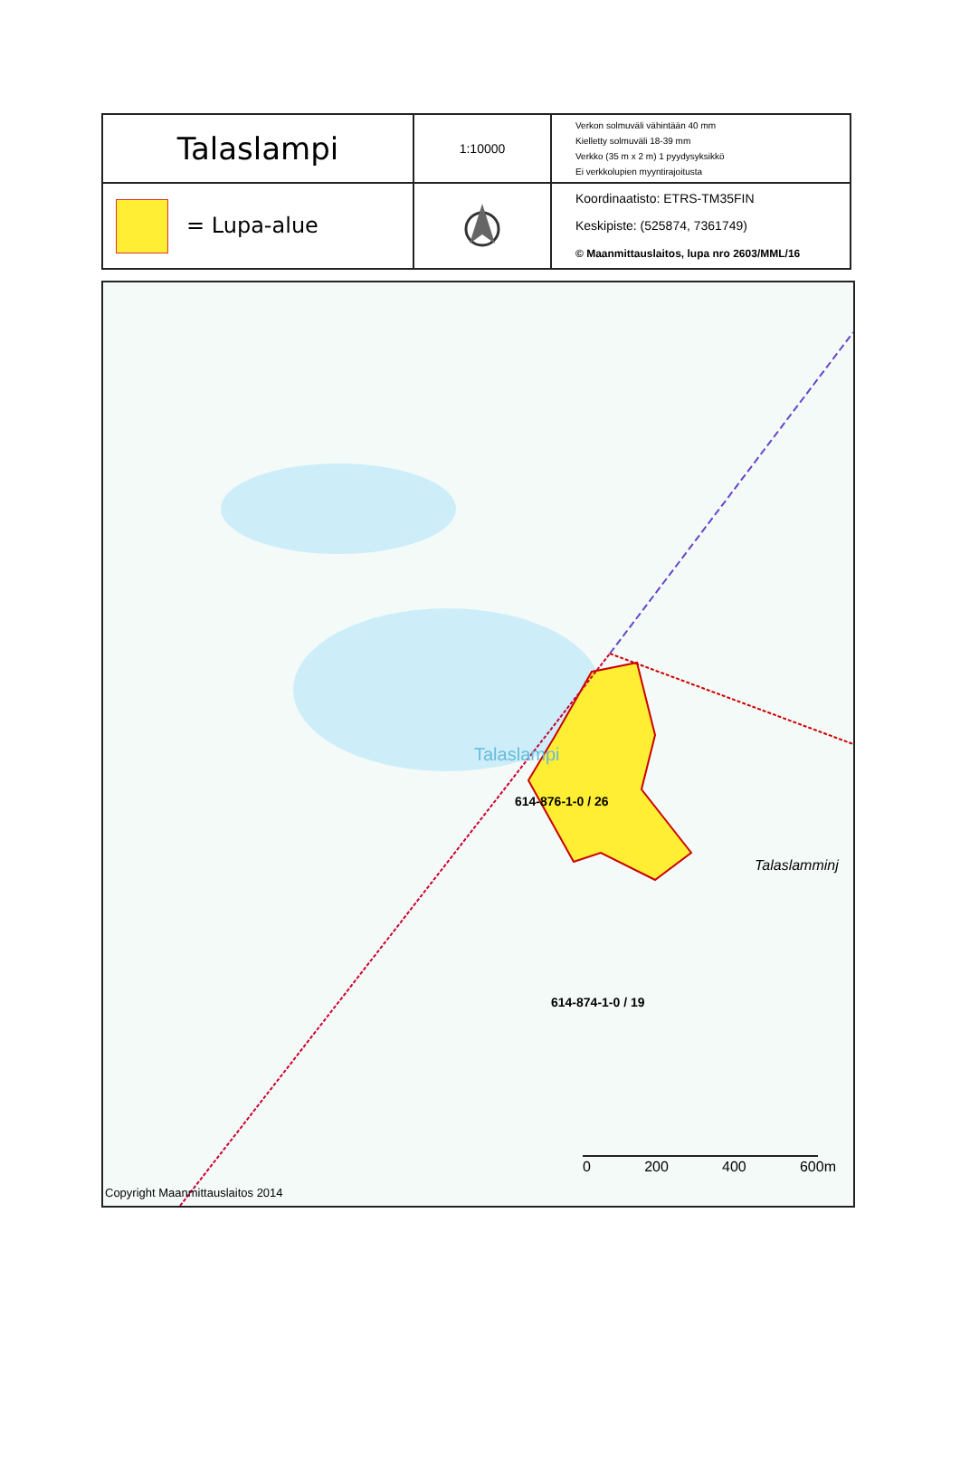| Talaslampi | 1:10000 | Verkon solmuväli vähintään 40 mm Kielletty solmuväli 18-39 mm Verkko (35 m x 2 m) 1 pyydysyksikkö Ei verkkolupien myyntirajoitusta |
| = Lupa-alue | | Koordinaatisto: ETRS-TM35FIN Keskipiste: (525874, 7361749) © Maanmittauslaitos, lupa nro 2603/MML/16 |
Talaslampi
614-876-1-0 / 26
Talaslamminj
614-874-1-0 / 19
0 200 400 600m
Copyright Maanmittauslaitos 2014